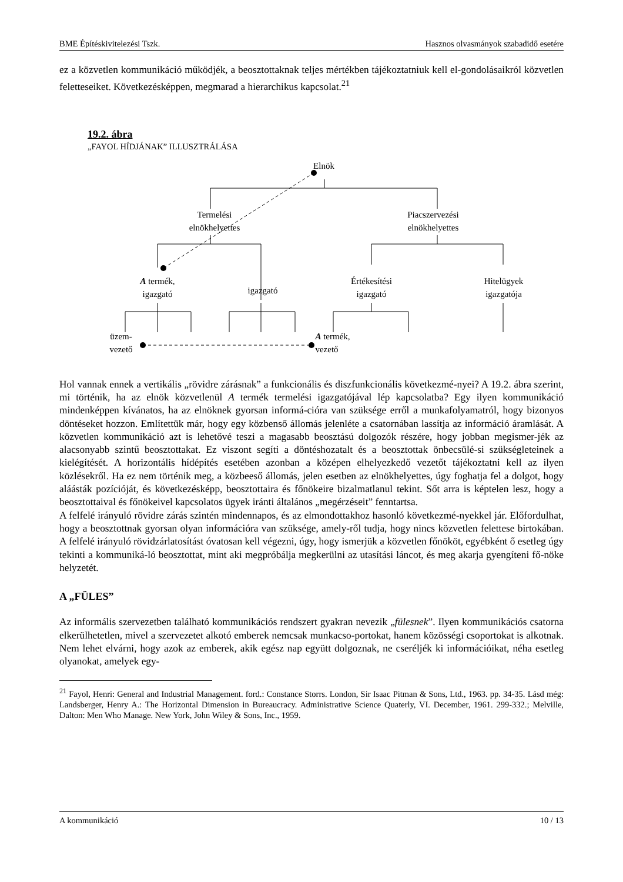BME Építéskivitelezési Tszk. Hasznos olvasmányok szabadidő esetére
ez a közvetlen kommunikáció működjék, a beosztottaknak teljes mértékben tájékoztatniuk kell el-gondolásaikról közvetlen feletteseiket. Következésképpen, megmarad a hierarchikus kapcsolat.<sup>21</sup>
19.2. ábra
„FAYOL HÍDJÁNAK” ILLUSZTRÁLÁSA
Elnök
Termelési
elnökhelyettes
Piacszervezési
elnökhelyettes
A termék,
igazgató
igazgató
Értékesítési
igazgató
Hitelügyek
igazgatója
üzem-
vezető
A termék,
vezető
Hol vannak ennek a vertikális „rövidre zárásnak” a funkcionális és diszfunkcionális következmé-nyei? A 19.2. ábra szerint, mi történik, ha az elnök közvetlenül A termék termelési igazgatójával lép kapcsolatba? Egy ilyen kommunikáció mindenképpen kívánatos, ha az elnöknek gyorsan informá-cióra van szüksége erről a munkafolyamatról, hogy bizonyos döntéseket hozzon. Említettük már, hogy egy közbenső állomás jelenléte a csatornában lassítja az információ áramlását. A közvetlen kommunikáció azt is lehetővé teszi a magasabb beosztású dolgozók részére, hogy jobban megismer-jék az alacsonyabb szintű beosztottakat. Ez viszont segíti a döntéshozatalt és a beosztottak önbecsülé-si szükségleteinek a kielégítését. A horizontális hídépítés esetében azonban a középen elhelyezkedő vezetőt tájékoztatni kell az ilyen közlésekről. Ha ez nem történik meg, a közbeeső állomás, jelen esetben az elnökhelyettes, úgy foghatja fel a dolgot, hogy aláásták pozícióját, és következésképp, beosztottaira és főnökeire bizalmatlanul tekint. Sőt arra is képtelen lesz, hogy a beosztottaival és főnökeivel kapcsolatos ügyek iránti általános „megérzéseit” fenntartsa.
A felfelé irányuló rövidre zárás szintén mindennapos, és az elmondottakhoz hasonló következmé-nyekkel jár. Előfordulhat, hogy a beosztottnak gyorsan olyan információra van szüksége, amely-ről tudja, hogy nincs közvetlen felettese birtokában. A felfelé irányuló rövidzárlatosítást óvatosan kell végezni, úgy, hogy ismerjük a közvetlen főnököt, egyébként ő esetleg úgy tekinti a kommuniká-ló beosztottat, mint aki megpróbálja megkerülni az utasítási láncot, és meg akarja gyengíteni fő-nöke helyzetét.
A „FÜLES”
Az informális szervezetben található kommunikációs rendszert gyakran nevezik „fülesnek”. Ilyen kommunikációs csatorna elkerülhetetlen, mivel a szervezetet alkotó emberek nemcsak munkacso-portokat, hanem közösségi csoportokat is alkotnak. Nem lehet elvárni, hogy azok az emberek, akik egész nap együtt dolgoznak, ne cseréljék ki információikat, néha esetleg olyanokat, amelyek egy-
<sup>21</sup> Fayol, Henri: General and Industrial Management. ford.: Constance Storrs. London, Sir Isaac Pitman & Sons, Ltd., 1963. pp. 34-35. Lásd még: Landsberger, Henry A.: The Horizontal Dimension in Bureaucracy. Administrative Science Quaterly, VI. December, 1961. 299-332.; Melville, Dalton: Men Who Manage. New York, John Wiley & Sons, Inc., 1959.
A kommunikáció 10 / 13